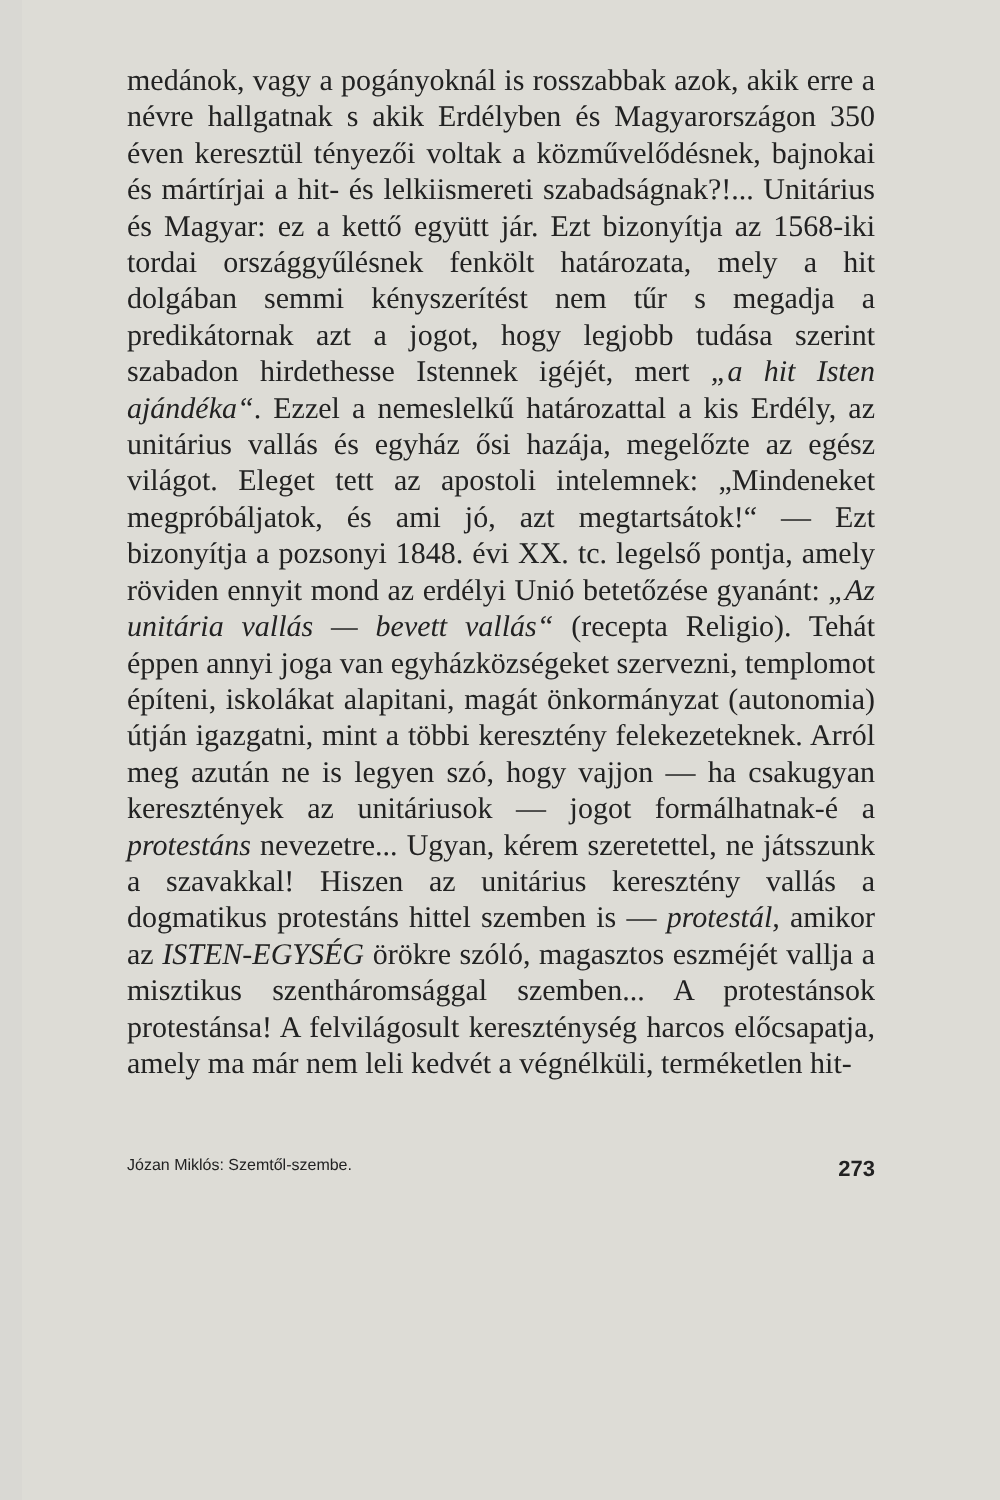medánok, vagy a pogányoknál is rosszabbak azok, akik erre a névre hallgatnak s akik Erdélyben és Magyarországon 350 éven keresztül tényezői voltak a közművelődésnek, bajnokai és mártírjai a hit- és lelkiismereti szabadságnak?!... Unitárius és Magyar: ez a kettő együtt jár. Ezt bizonyítja az 1568-iki tordai országgyűlésnek fenkölt határozata, mely a hit dolgában semmi kényszerítést nem tűr s megadja a predikátornak azt a jogot, hogy legjobb tudása szerint szabadon hirdethesse Istennek igéjét, mert „a hit Isten ajándéka“. Ezzel a nemeslelkű határozattal a kis Erdély, az unitárius vallás és egyház ősi hazája, megelőzte az egész világot. Eleget tett az apostoli intelemnek: „Mindeneket megpróbáljatok, és ami jó, azt megtartsátok!“ — Ezt bizonyítja a pozsonyi 1848. évi XX. tc. legelső pontja, amely röviden ennyit mond az erdélyi Unió betetőzése gyanánt: „Az unitária vallás — bevett vallás“ (recepta Religio). Tehát éppen annyi joga van egyházközségeket szervezni, templomot építeni, iskolákat alapitani, magát önkormányzat (autonomia) útján igazgatni, mint a többi keresztény felekezeteknek. Arról meg azután ne is legyen szó, hogy vajjon — ha csakugyan keresztények az unitáriusok — jogot formálhatnak-é a protestáns nevezetre... Ugyan, kérem szeretettel, ne játsszunk a szavakkal! Hiszen az unitárius keresztény vallás a dogmatikus protestáns hittel szemben is — protestál, amikor az ISTEN-EGYSÉG örökre szóló, magasztos eszméjét vallja a misztikus szentháromsággal szemben... A protestánsok protestánsa! A felvilágosult kereszténység harcos előcsapatja, amely ma már nem leli kedvét a végnélküli, terméketlen hit-
Józan Miklós: Szemtől-szembe. 273